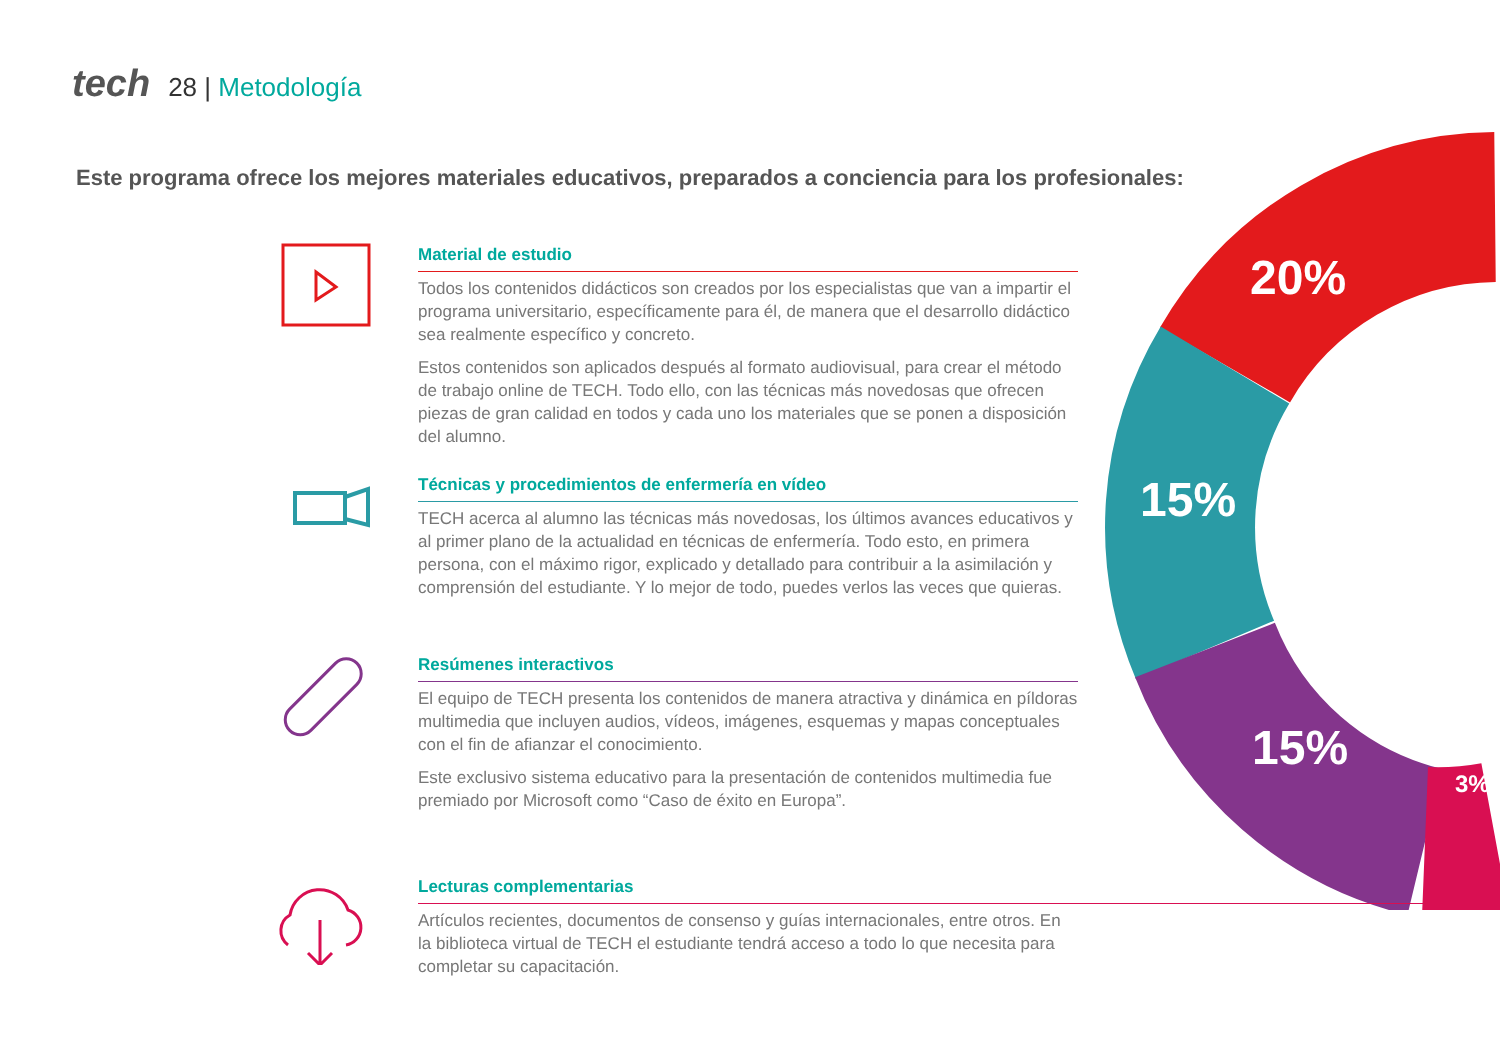tech 28 | Metodología
Este programa ofrece los mejores materiales educativos, preparados a conciencia para los profesionales:
20%
15%
15%
3%
Material de estudio
Todos los contenidos didácticos son creados por los especialistas que van a impartir el programa universitario, específicamente para él, de manera que el desarrollo didáctico sea realmente específico y concreto.
Estos contenidos son aplicados después al formato audiovisual, para crear el método de trabajo online de TECH. Todo ello, con las técnicas más novedosas que ofrecen piezas de gran calidad en todos y cada uno los materiales que se ponen a disposición del alumno.
Técnicas y procedimientos de enfermería en vídeo
TECH acerca al alumno las técnicas más novedosas, los últimos avances educativos y al primer plano de la actualidad en técnicas de enfermería. Todo esto, en primera persona, con el máximo rigor, explicado y detallado para contribuir a la asimilación y comprensión del estudiante. Y lo mejor de todo, puedes verlos las veces que quieras.
Resúmenes interactivos
El equipo de TECH presenta los contenidos de manera atractiva y dinámica en píldoras multimedia que incluyen audios, vídeos, imágenes, esquemas y mapas conceptuales con el fin de afianzar el conocimiento.
Este exclusivo sistema educativo para la presentación de contenidos multimedia fue premiado por Microsoft como “Caso de éxito en Europa”.
Lecturas complementarias
Artículos recientes, documentos de consenso y guías internacionales, entre otros. En la biblioteca virtual de TECH el estudiante tendrá acceso a todo lo que necesita para completar su capacitación.